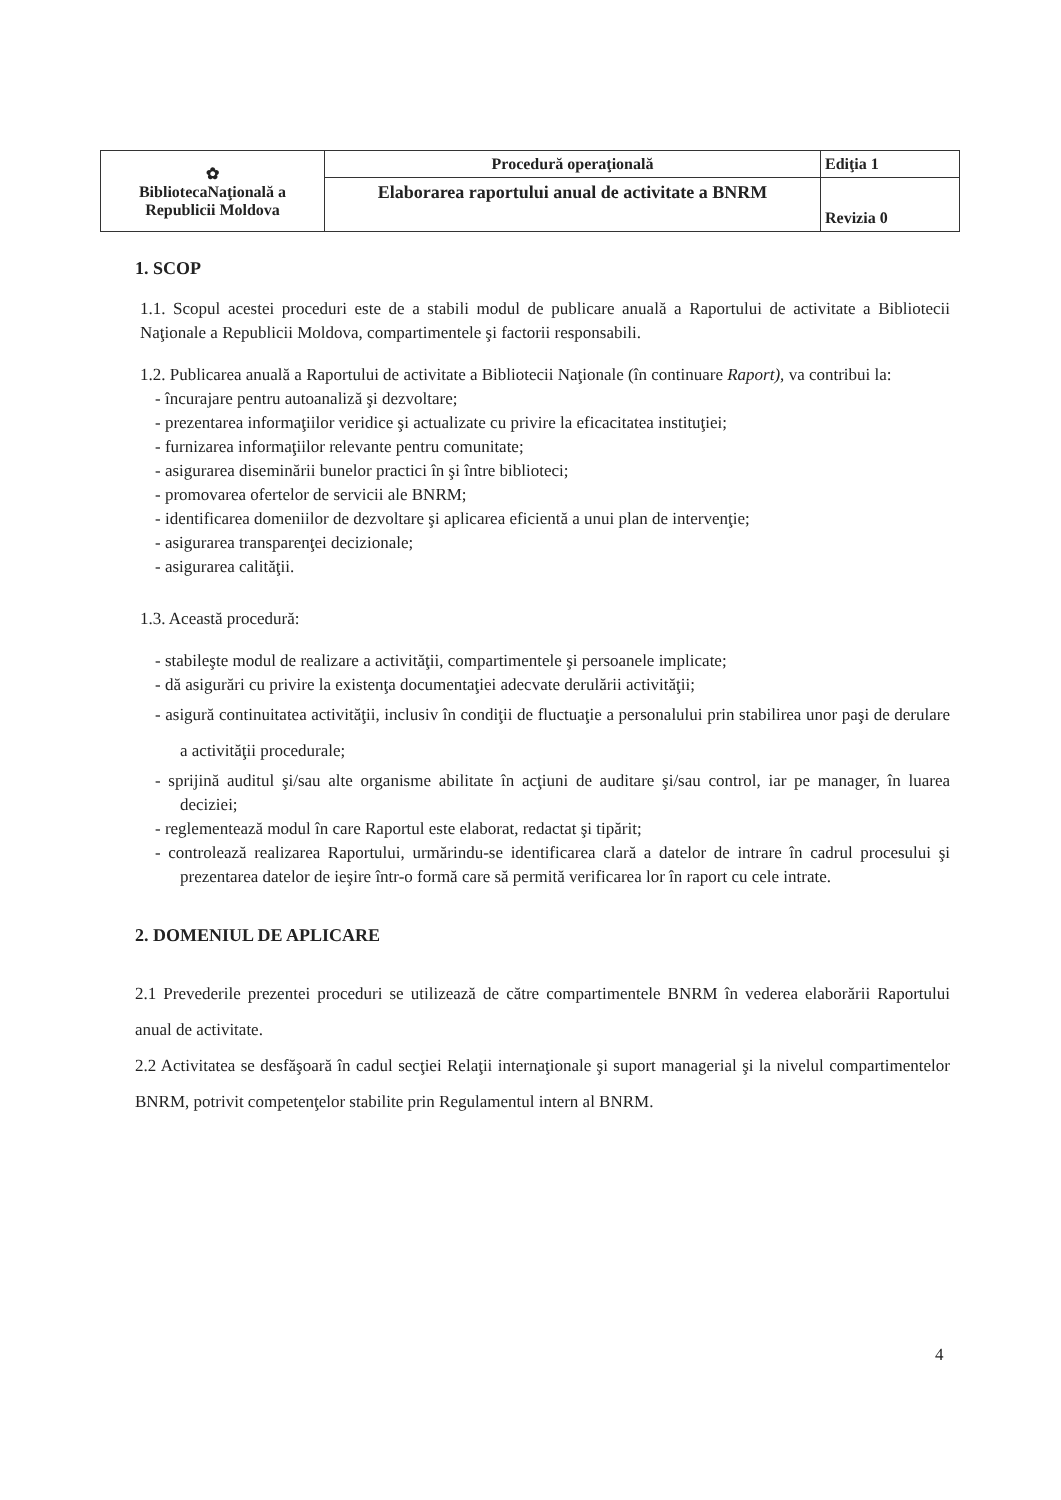| ✿ BibliotecaNaţională a Republicii Moldova | Procedură operaţională | Ediţia 1 |
| | Elaborarea raportului anual de activitate a BNRM | Revizia 0 |
1. SCOP
1.1. Scopul acestei proceduri este de a stabili modul de publicare anuală a Raportului de activitate a Bibliotecii Naţionale a Republicii Moldova, compartimentele şi factorii responsabili.
1.2. Publicarea anuală a Raportului de activitate a Bibliotecii Naţionale (în continuare Raport), va contribui la:
- încurajare pentru autoanaliză şi dezvoltare;
- prezentarea informaţiilor veridice şi actualizate cu privire la eficacitatea instituţiei;
- furnizarea informaţiilor relevante pentru comunitate;
- asigurarea diseminării bunelor practici în şi între biblioteci;
- promovarea ofertelor de servicii ale BNRM;
- identificarea domeniilor de dezvoltare şi aplicarea eficientă a unui plan de intervenţie;
- asigurarea transparenţei decizionale;
- asigurarea calităţii.
1.3. Această procedură:
- stabileşte modul de realizare a activităţii, compartimentele şi persoanele implicate;
- dă asigurări cu privire la existenţa documentaţiei adecvate derulării activităţii;
- asigură continuitatea activităţii, inclusiv în condiţii de fluctuaţie a personalului prin stabilirea unor paşi de derulare a activităţii procedurale;
- sprijină auditul şi/sau alte organisme abilitate în acţiuni de auditare şi/sau control, iar pe manager, în luarea deciziei;
- reglementează modul în care Raportul este elaborat, redactat şi tipărit;
- controlează realizarea Raportului, urmărindu-se identificarea clară a datelor de intrare în cadrul procesului şi prezentarea datelor de ieşire într-o formă care să permită verificarea lor în raport cu cele intrate.
2. DOMENIUL DE APLICARE
2.1 Prevederile prezentei proceduri se utilizează de către compartimentele BNRM în vederea elaborării Raportului anual de activitate.
2.2 Activitatea se desfăşoară în cadul secţiei Relaţii internaţionale şi suport managerial şi la nivelul compartimentelor BNRM, potrivit competenţelor stabilite prin Regulamentul intern al BNRM.
4